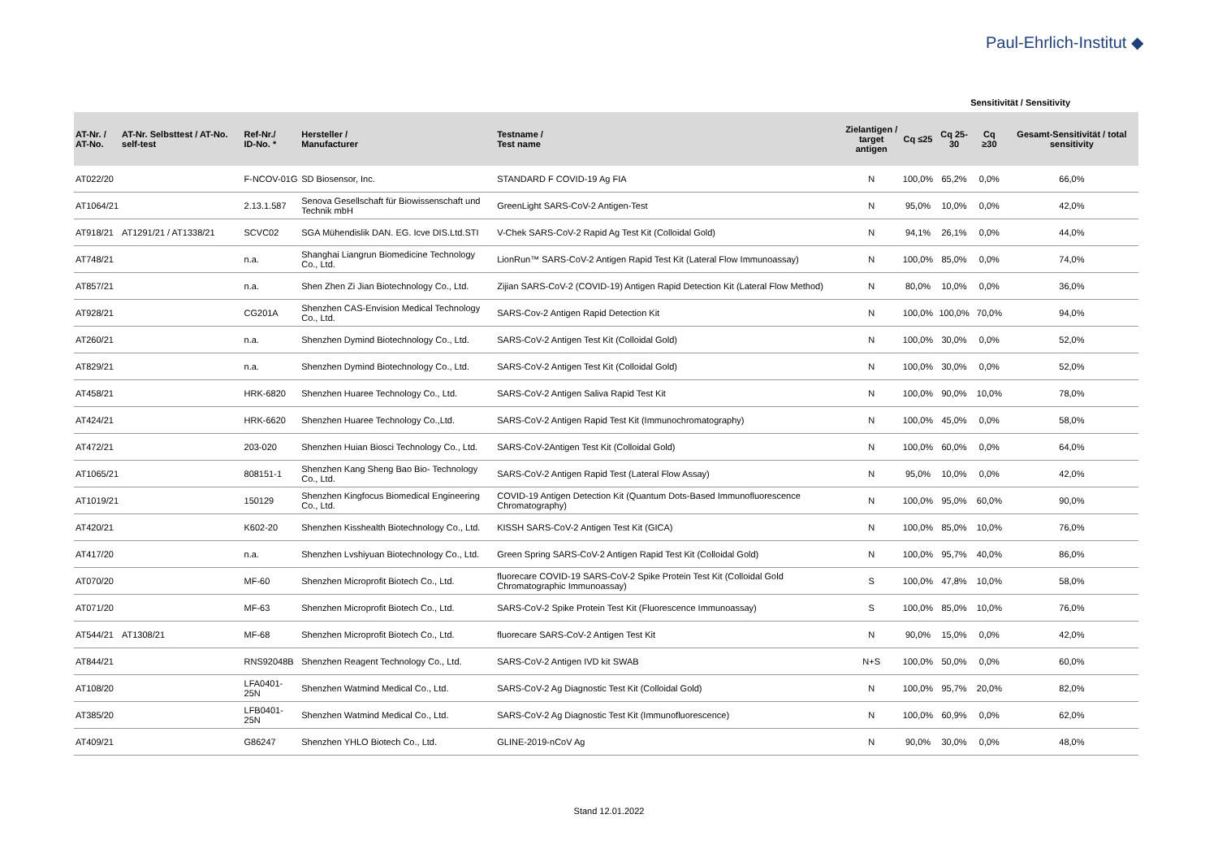Paul-Ehrlich-Institut ◆
Sensitivität / Sensitivity
| AT-Nr. / AT-No. | AT-Nr. Selbsttest / AT-No. self-test | Ref-Nr./ ID-No. * | Hersteller / Manufacturer | Testname / Test name | Zielantigen / target antigen | Cq ≤25 | Cq 25-30 | Cq ≥30 | Gesamt-Sensitivität / total sensitivity |
| --- | --- | --- | --- | --- | --- | --- | --- | --- | --- |
| AT022/20 | | F-NCOV-01G | SD Biosensor, Inc. | STANDARD F COVID-19 Ag FIA | N | 100,0% | 65,2% | 0,0% | 66,0% |
| AT1064/21 | | 2.13.1.587 | Senova Gesellschaft für Biowissenschaft und Technik mbH | GreenLight SARS-CoV-2 Antigen-Test | N | 95,0% | 10,0% | 0,0% | 42,0% |
| AT918/21 | AT1291/21 / AT1338/21 | SCVC02 | SGA Mühendislik DAN. EG. Icve DIS.Ltd.STI | V-Chek SARS-CoV-2 Rapid Ag Test Kit (Colloidal Gold) | N | 94,1% | 26,1% | 0,0% | 44,0% |
| AT748/21 | | n.a. | Shanghai Liangrun Biomedicine Technology Co., Ltd. | LionRun™ SARS-CoV-2 Antigen Rapid Test Kit (Lateral Flow Immunoassay) | N | 100,0% | 85,0% | 0,0% | 74,0% |
| AT857/21 | | n.a. | Shen Zhen Zi Jian Biotechnology Co., Ltd. | Zijian SARS-CoV-2 (COVID-19) Antigen Rapid Detection Kit (Lateral Flow Method) | N | 80,0% | 10,0% | 0,0% | 36,0% |
| AT928/21 | | CG201A | Shenzhen CAS-Envision Medical Technology Co., Ltd. | SARS-Cov-2 Antigen Rapid Detection Kit | N | 100,0% | 100,0% | 70,0% | 94,0% |
| AT260/21 | | n.a. | Shenzhen Dymind Biotechnology Co., Ltd. | SARS-CoV-2 Antigen Test Kit (Colloidal Gold) | N | 100,0% | 30,0% | 0,0% | 52,0% |
| AT829/21 | | n.a. | Shenzhen Dymind Biotechnology Co., Ltd. | SARS-CoV-2 Antigen Test Kit (Colloidal Gold) | N | 100,0% | 30,0% | 0,0% | 52,0% |
| AT458/21 | | HRK-6820 | Shenzhen Huaree Technology Co., Ltd. | SARS-CoV-2 Antigen Saliva Rapid Test Kit | N | 100,0% | 90,0% | 10,0% | 78,0% |
| AT424/21 | | HRK-6620 | Shenzhen Huaree Technology Co.,Ltd. | SARS-CoV-2 Antigen Rapid Test Kit (Immunochromatography) | N | 100,0% | 45,0% | 0,0% | 58,0% |
| AT472/21 | | 203-020 | Shenzhen Huian Biosci Technology Co., Ltd. | SARS-CoV-2Antigen Test Kit (Colloidal Gold) | N | 100,0% | 60,0% | 0,0% | 64,0% |
| AT1065/21 | | 808151-1 | Shenzhen Kang Sheng Bao Bio- Technology Co., Ltd. | SARS-CoV-2 Antigen Rapid Test (Lateral Flow Assay) | N | 95,0% | 10,0% | 0,0% | 42,0% |
| AT1019/21 | | 150129 | Shenzhen Kingfocus Biomedical Engineering Co., Ltd. | COVID-19 Antigen Detection Kit (Quantum Dots-Based Immunofluorescence Chromatography) | N | 100,0% | 95,0% | 60,0% | 90,0% |
| AT420/21 | | K602-20 | Shenzhen Kisshealth Biotechnology Co., Ltd. | KISSH SARS-CoV-2 Antigen Test Kit (GICA) | N | 100,0% | 85,0% | 10,0% | 76,0% |
| AT417/20 | | n.a. | Shenzhen Lvshiyuan Biotechnology Co., Ltd. | Green Spring SARS-CoV-2 Antigen Rapid Test Kit (Colloidal Gold) | N | 100,0% | 95,7% | 40,0% | 86,0% |
| AT070/20 | | MF-60 | Shenzhen Microprofit Biotech Co., Ltd. | fluorecare COVID-19 SARS-CoV-2 Spike Protein Test Kit (Colloidal Gold Chromatographic Immunoassay) | S | 100,0% | 47,8% | 10,0% | 58,0% |
| AT071/20 | | MF-63 | Shenzhen Microprofit Biotech Co., Ltd. | SARS-CoV-2 Spike Protein Test Kit (Fluorescence Immunoassay) | S | 100,0% | 85,0% | 10,0% | 76,0% |
| AT544/21 | AT1308/21 | MF-68 | Shenzhen Microprofit Biotech Co., Ltd. | fluorecare SARS-CoV-2 Antigen Test Kit | N | 90,0% | 15,0% | 0,0% | 42,0% |
| AT844/21 | | RNS92048B | Shenzhen Reagent Technology Co., Ltd. | SARS-CoV-2 Antigen IVD kit SWAB | N+S | 100,0% | 50,0% | 0,0% | 60,0% |
| AT108/20 | | LFA0401-25N | Shenzhen Watmind Medical Co., Ltd. | SARS-CoV-2 Ag Diagnostic Test Kit (Colloidal Gold) | N | 100,0% | 95,7% | 20,0% | 82,0% |
| AT385/20 | | LFB0401-25N | Shenzhen Watmind Medical Co., Ltd. | SARS-CoV-2 Ag Diagnostic Test Kit (Immunofluorescence) | N | 100,0% | 60,9% | 0,0% | 62,0% |
| AT409/21 | | G86247 | Shenzhen YHLO Biotech Co., Ltd. | GLINE-2019-nCoV Ag | N | 90,0% | 30,0% | 0,0% | 48,0% |
Stand 12.01.2022